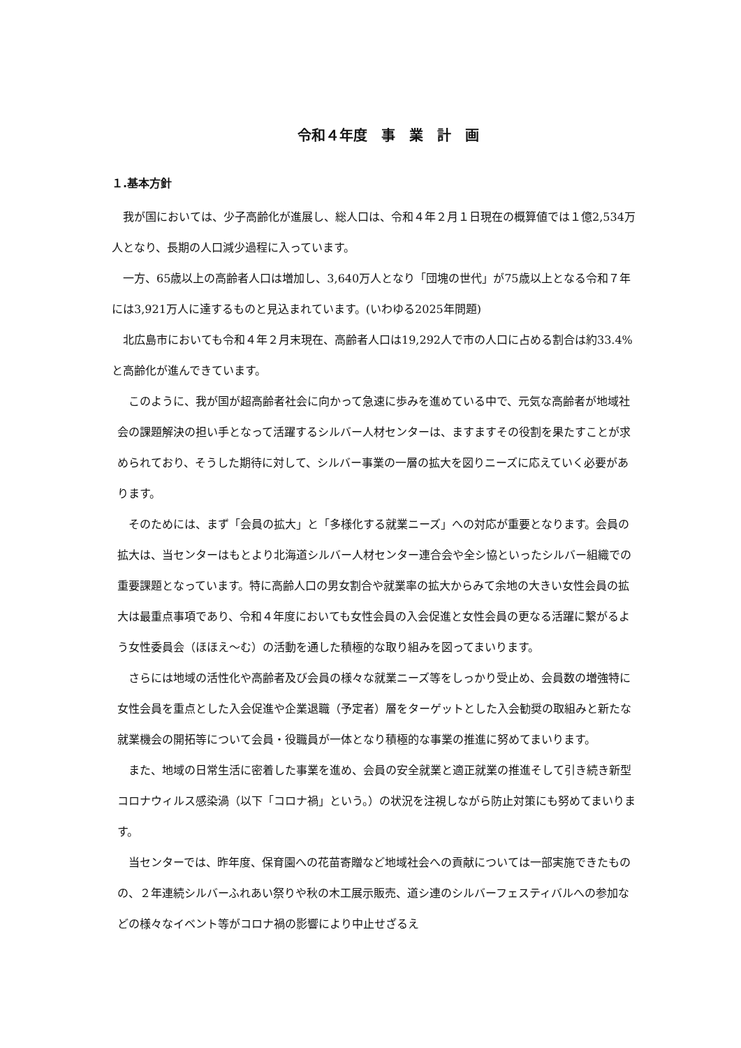令和４年度　事　業　計　画
１.基本方針
　我が国においては、少子高齢化が進展し、総人口は、令和４年２月１日現在の概算値では１億2,534万人となり、長期の人口減少過程に入っています。
　一方、65歳以上の高齢者人口は増加し、3,640万人となり「団塊の世代」が75歳以上となる令和７年には3,921万人に達するものと見込まれています。(いわゆる2025年問題)
　北広島市においても令和４年２月末現在、高齢者人口は19,292人で市の人口に占める割合は約33.4%と高齢化が進んできています。
　このように、我が国が超高齢者社会に向かって急速に歩みを進めている中で、元気な高齢者が地域社会の課題解決の担い手となって活躍するシルバー人材センターは、ますますその役割を果たすことが求められており、そうした期待に対して、シルバー事業の一層の拡大を図りニーズに応えていく必要があります。
　そのためには、まず「会員の拡大」と「多様化する就業ニーズ」への対応が重要となります。会員の拡大は、当センターはもとより北海道シルバー人材センター連合会や全シ協といったシルバー組織での重要課題となっています。特に高齢人口の男女割合や就業率の拡大からみて余地の大きい女性会員の拡大は最重点事項であり、令和４年度においても女性会員の入会促進と女性会員の更なる活躍に繋がるよう女性委員会（ほほえ～む）の活動を通した積極的な取り組みを図ってまいります。
　さらには地域の活性化や高齢者及び会員の様々な就業ニーズ等をしっかり受止め、会員数の増強特に女性会員を重点とした入会促進や企業退職（予定者）層をターゲットとした入会勧奨の取組みと新たな就業機会の開拓等について会員・役職員が一体となり積極的な事業の推進に努めてまいります。
　また、地域の日常生活に密着した事業を進め、会員の安全就業と適正就業の推進そして引き続き新型コロナウィルス感染渦（以下「コロナ禍」という。）の状況を注視しながら防止対策にも努めてまいります。
　当センターでは、昨年度、保育園への花苗寄贈など地域社会への貢献については一部実施できたものの、２年連続シルバーふれあい祭りや秋の木工展示販売、道シ連のシルバーフェスティバルへの参加などの様々なイベント等がコロナ禍の影響により中止せざるえ